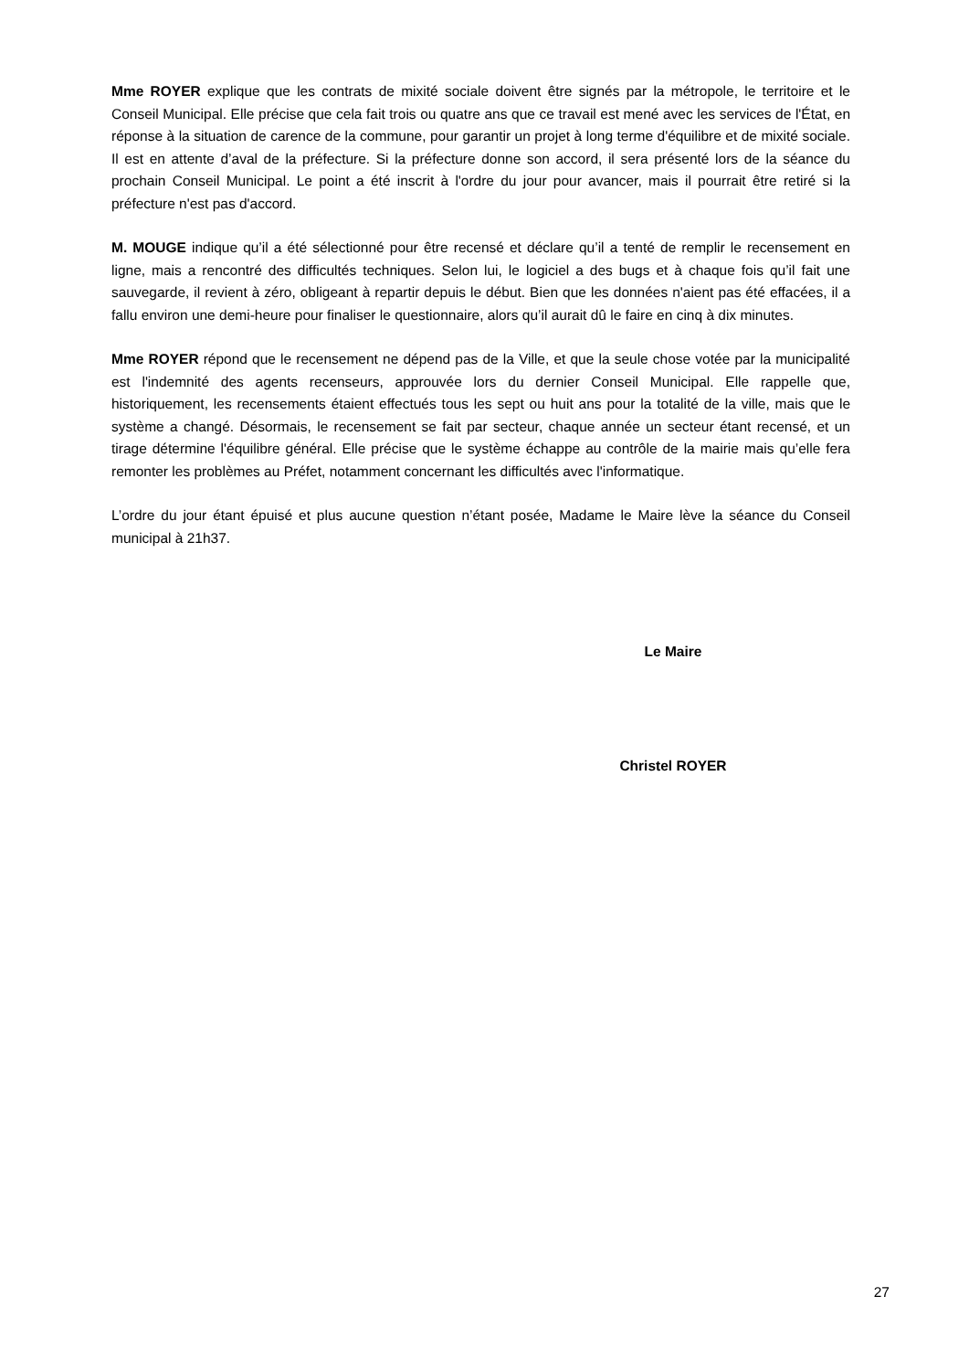Mme ROYER explique que les contrats de mixité sociale doivent être signés par la métropole, le territoire et le Conseil Municipal. Elle précise que cela fait trois ou quatre ans que ce travail est mené avec les services de l'État, en réponse à la situation de carence de la commune, pour garantir un projet à long terme d'équilibre et de mixité sociale. Il est en attente d’aval de la préfecture. Si la préfecture donne son accord, il sera présenté lors de la séance du prochain Conseil Municipal. Le point a été inscrit à l'ordre du jour pour avancer, mais il pourrait être retiré si la préfecture n'est pas d'accord.
M. MOUGE indique qu’il a été sélectionné pour être recensé et déclare qu’il a tenté de remplir le recensement en ligne, mais a rencontré des difficultés techniques. Selon lui, le logiciel a des bugs et à chaque fois qu’il fait une sauvegarde, il revient à zéro, obligeant à repartir depuis le début. Bien que les données n'aient pas été effacées, il a fallu environ une demi-heure pour finaliser le questionnaire, alors qu’il aurait dû le faire en cinq à dix minutes.
Mme ROYER répond que le recensement ne dépend pas de la Ville, et que la seule chose votée par la municipalité est l'indemnité des agents recenseurs, approuvée lors du dernier Conseil Municipal. Elle rappelle que, historiquement, les recensements étaient effectués tous les sept ou huit ans pour la totalité de la ville, mais que le système a changé. Désormais, le recensement se fait par secteur, chaque année un secteur étant recensé, et un tirage détermine l'équilibre général. Elle précise que le système échappe au contrôle de la mairie mais qu’elle fera remonter les problèmes au Préfet, notamment concernant les difficultés avec l'informatique.
L’ordre du jour étant épuisé et plus aucune question n’étant posée, Madame le Maire lève la séance du Conseil municipal à 21h37.
Le Maire
Christel ROYER
27